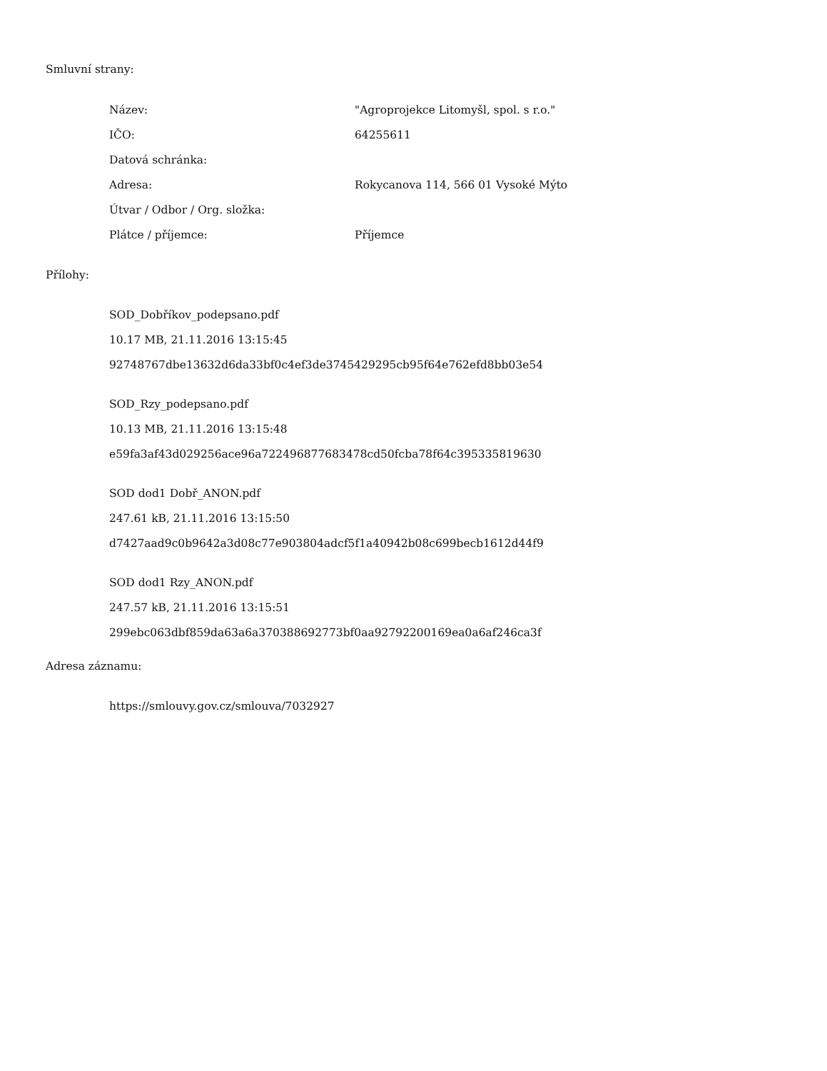Smluvní strany:
| Název: | "Agroprojekce Litomyšl, spol. s r.o." |
| IČO: | 64255611 |
| Datová schránka: | |
| Adresa: | Rokycanova 114, 566 01 Vysoké Mýto |
| Útvar / Odbor / Org. složka: | |
| Plátce / příjemce: | Příjemce |
Přílohy:
SOD_Dobříkov_podepsano.pdf
10.17 MB, 21.11.2016 13:15:45
92748767dbe13632d6da33bf0c4ef3de3745429295cb95f64e762efd8bb03e54
SOD_Rzy_podepsano.pdf
10.13 MB, 21.11.2016 13:15:48
e59fa3af43d029256ace96a722496877683478cd50fcba78f64c395335819630
SOD dod1 Dobř_ANON.pdf
247.61 kB, 21.11.2016 13:15:50
d7427aad9c0b9642a3d08c77e903804adcf5f1a40942b08c699becb1612d44f9
SOD dod1 Rzy_ANON.pdf
247.57 kB, 21.11.2016 13:15:51
299ebc063dbf859da63a6a370388692773bf0aa92792200169ea0a6af246ca3f
Adresa záznamu:
https://smlouvy.gov.cz/smlouva/7032927